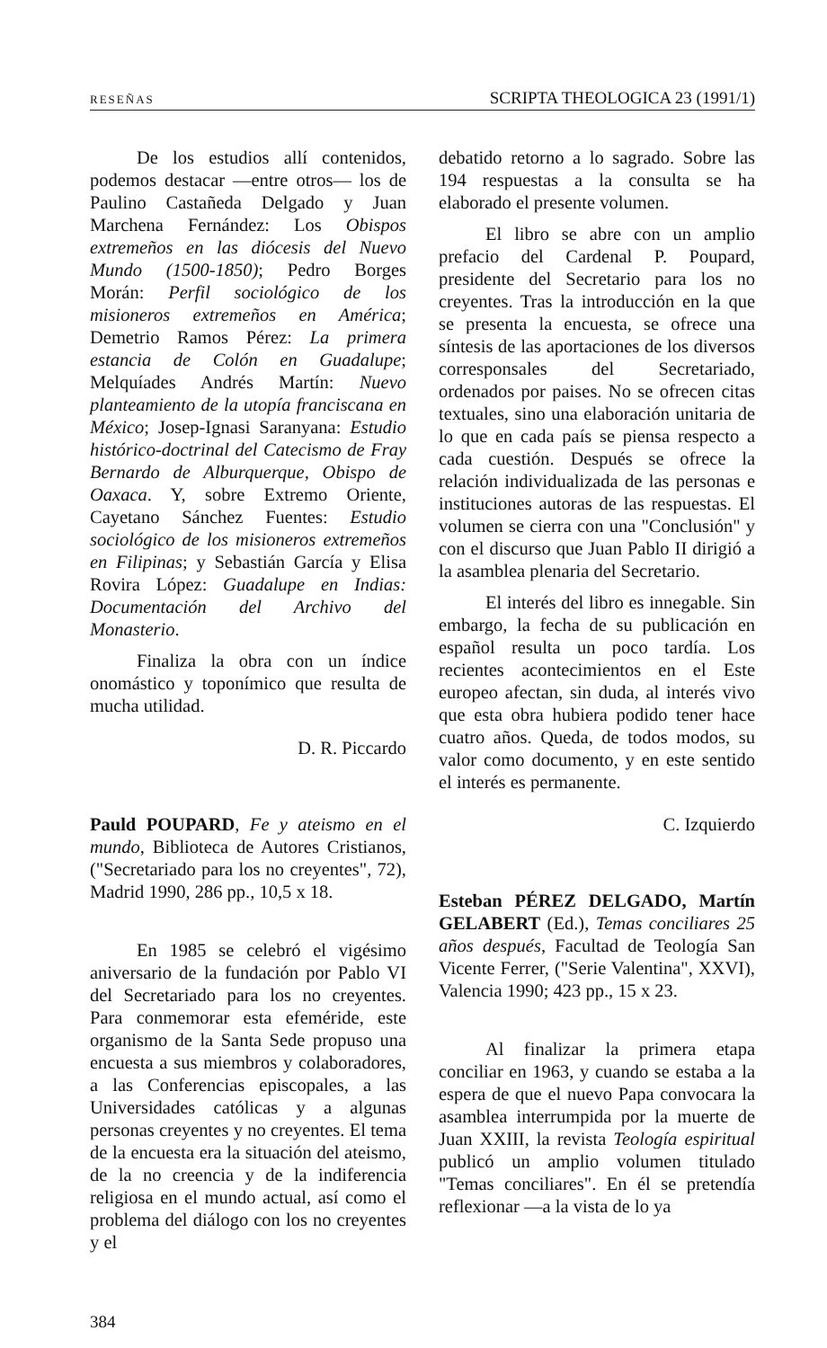RESEÑAS SCRIPTA THEOLOGICA 23 (1991/1)
De los estudios allí contenidos, podemos destacar —entre otros— los de Paulino Castañeda Delgado y Juan Marchena Fernández: Los Obispos extremeños en las diócesis del Nuevo Mundo (1500-1850); Pedro Borges Morán: Perfil sociológico de los misioneros extremeños en América; Demetrio Ramos Pérez: La primera estancia de Colón en Guadalupe; Melquíades Andrés Martín: Nuevo planteamiento de la utopía franciscana en México; Josep-Ignasi Saranyana: Estudio histórico-doctrinal del Catecismo de Fray Bernardo de Alburquerque, Obispo de Oaxaca. Y, sobre Extremo Oriente, Cayetano Sánchez Fuentes: Estudio sociológico de los misioneros extremeños en Filipinas; y Sebastián García y Elisa Rovira López: Guadalupe en Indias: Documentación del Archivo del Monasterio.
Finaliza la obra con un índice onomástico y toponímico que resulta de mucha utilidad.
D. R. Piccardo
Pauld POUPARD, Fe y ateismo en el mundo, Biblioteca de Autores Cristianos, ("Secretariado para los no creyentes", 72), Madrid 1990, 286 pp., 10,5 x 18.
En 1985 se celebró el vigésimo aniversario de la fundación por Pablo VI del Secretariado para los no creyentes. Para conmemorar esta efeméride, este organismo de la Santa Sede propuso una encuesta a sus miembros y colaboradores, a las Conferencias episcopales, a las Universidades católicas y a algunas personas creyentes y no creyentes. El tema de la encuesta era la situación del ateismo, de la no creencia y de la indiferencia religiosa en el mundo actual, así como el problema del diálogo con los no creyentes y el
debatido retorno a lo sagrado. Sobre las 194 respuestas a la consulta se ha elaborado el presente volumen.
El libro se abre con un amplio prefacio del Cardenal P. Poupard, presidente del Secretario para los no creyentes. Tras la introducción en la que se presenta la encuesta, se ofrece una síntesis de las aportaciones de los diversos corresponsales del Secretariado, ordenados por paises. No se ofrecen citas textuales, sino una elaboración unitaria de lo que en cada país se piensa respecto a cada cuestión. Después se ofrece la relación individualizada de las personas e instituciones autoras de las respuestas. El volumen se cierra con una "Conclusión" y con el discurso que Juan Pablo II dirigió a la asamblea plenaria del Secretario.
El interés del libro es innegable. Sin embargo, la fecha de su publicación en español resulta un poco tardía. Los recientes acontecimientos en el Este europeo afectan, sin duda, al interés vivo que esta obra hubiera podido tener hace cuatro años. Queda, de todos modos, su valor como documento, y en este sentido el interés es permanente.
C. Izquierdo
Esteban PÉREZ DELGADO, Martín GELABERT (Ed.), Temas conciliares 25 años después, Facultad de Teología San Vicente Ferrer, ("Serie Valentina", XXVI), Valencia 1990; 423 pp., 15 x 23.
Al finalizar la primera etapa conciliar en 1963, y cuando se estaba a la espera de que el nuevo Papa convocara la asamblea interrumpida por la muerte de Juan XXIII, la revista Teología espiritual publicó un amplio volumen titulado "Temas conciliares". En él se pretendía reflexionar —a la vista de lo ya
384